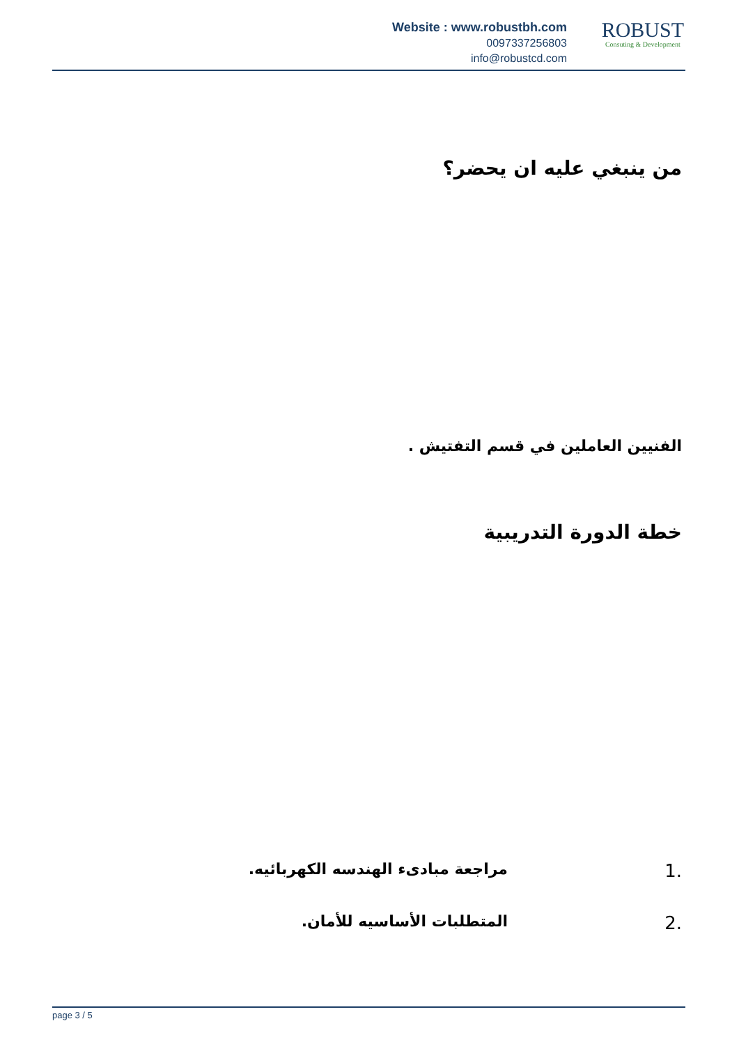Website : www.robustbh.com
0097337256803
info@robustcd.com
ROBUST
Consuting & Development
من ينبغي عليه ان يحضر؟
الفنيين العاملين في قسم التفتيش .
خطة الدورة التدريبية
1. مراجعة مبادىء الهندسه الكهربائيه.
2. المتطلبات الأساسيه للأمان.
page 3 / 5